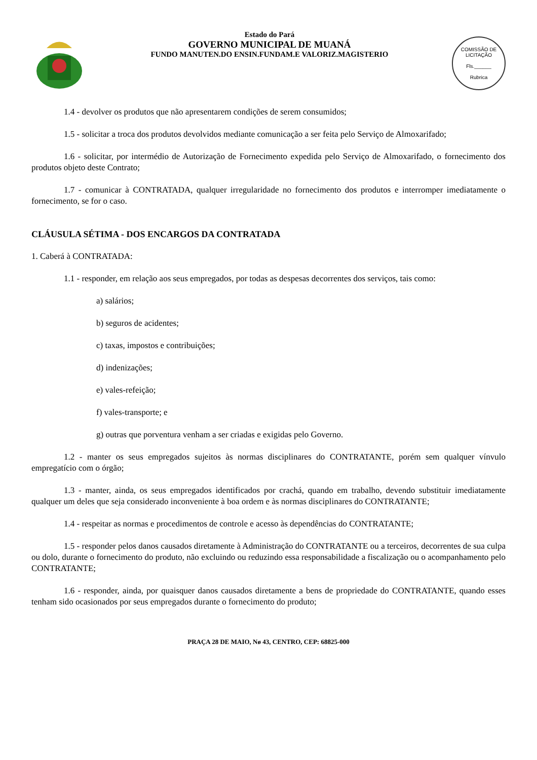Estado do Pará
GOVERNO MUNICIPAL DE MUANÁ
FUNDO MANUTEN.DO ENSIN.FUNDAM.E VALORIZ.MAGISTERIO
COMISSÃO DE LICITAÇÃO
Fls.______
Rubrica
1.4 - devolver os produtos que não apresentarem condições de serem consumidos;
1.5 - solicitar a troca dos produtos devolvidos mediante comunicação a ser feita pelo Serviço de Almoxarifado;
1.6 - solicitar, por intermédio de Autorização de Fornecimento expedida pelo Serviço de Almoxarifado, o fornecimento dos produtos objeto deste Contrato;
1.7 - comunicar à CONTRATADA, qualquer irregularidade no fornecimento dos produtos e interromper imediatamente o fornecimento, se for o caso.
CLÁUSULA SÉTIMA - DOS ENCARGOS DA CONTRATADA
1. Caberá à CONTRATADA:
1.1 - responder, em relação aos seus empregados, por todas as despesas decorrentes dos serviços, tais como:
a) salários;
b) seguros de acidentes;
c) taxas, impostos e contribuições;
d) indenizações;
e) vales-refeição;
f) vales-transporte; e
g) outras que porventura venham a ser criadas e exigidas pelo Governo.
1.2 - manter os seus empregados sujeitos às normas disciplinares do CONTRATANTE, porém sem qualquer vínvulo empregatício com o órgão;
1.3 - manter, ainda, os seus empregados identificados por crachá, quando em trabalho, devendo substituir imediatamente qualquer um deles que seja considerado inconveniente à boa ordem e às normas disciplinares do CONTRATANTE;
1.4 - respeitar as normas e procedimentos de controle e acesso às dependências do CONTRATANTE;
1.5 - responder pelos danos causados diretamente à Administração do CONTRATANTE ou a terceiros, decorrentes de sua culpa ou dolo, durante o fornecimento do produto, não excluindo ou reduzindo essa responsabilidade a fiscalização ou o acompanhamento pelo CONTRATANTE;
1.6 - responder, ainda, por quaisquer danos causados diretamente a bens de propriedade do CONTRATANTE, quando esses tenham sido ocasionados por seus empregados durante o fornecimento do produto;
PRAÇA 28 DE MAIO, Nø 43, CENTRO, CEP: 68825-000